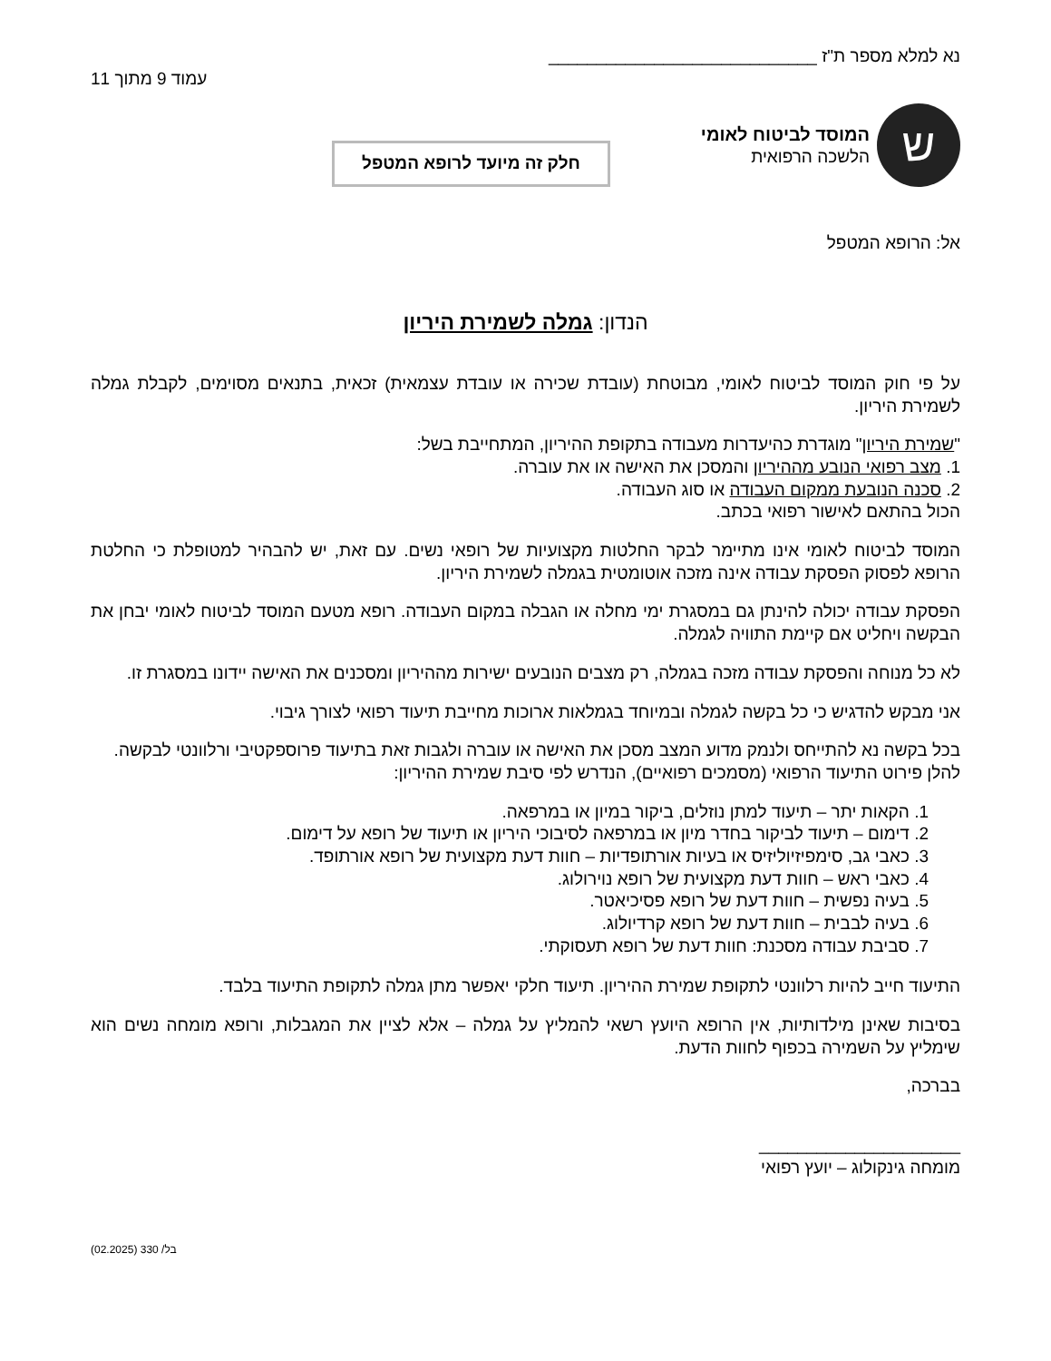נא למלא מספר ת"ז ____________________________
עמוד 9 מתוך 11
ש
המוסד לביטוח לאומי
הלשכה הרפואית
חלק זה מיועד לרופא המטפל
אל: הרופא המטפל
הנדון: גמלה לשמירת היריון
על פי חוק המוסד לביטוח לאומי, מבוטחת (עובדת שכירה או עובדת עצמאית) זכאית, בתנאים מסוימים, לקבלת גמלה לשמירת היריון.
"שמירת היריון" מוגדרת כהיעדרות מעבודה בתקופת ההיריון, המתחייבת בשל:
1. מצב רפואי הנובע מההיריון והמסכן את האישה או את עוברה.
2. סכנה הנובעת ממקום העבודה או סוג העבודה.
הכול בהתאם לאישור רפואי בכתב.
המוסד לביטוח לאומי אינו מתיימר לבקר החלטות מקצועיות של רופאי נשים. עם זאת, יש להבהיר למטופלת כי החלטת הרופא לפסוק הפסקת עבודה אינה מזכה אוטומטית בגמלה לשמירת היריון.
הפסקת עבודה יכולה להינתן גם במסגרת ימי מחלה או הגבלה במקום העבודה. רופא מטעם המוסד לביטוח לאומי יבחן את הבקשה ויחליט אם קיימת התוויה לגמלה.
לא כל מנוחה והפסקת עבודה מזכה בגמלה, רק מצבים הנובעים ישירות מההיריון ומסכנים את האישה יידונו במסגרת זו.
אני מבקש להדגיש כי כל בקשה לגמלה ובמיוחד בגמלאות ארוכות מחייבת תיעוד רפואי לצורך גיבוי.
בכל בקשה נא להתייחס ולנמק מדוע המצב מסכן את האישה או עוברה ולגבות זאת בתיעוד פרוספקטיבי ורלוונטי לבקשה.
להלן פירוט התיעוד הרפואי (מסמכים רפואיים), הנדרש לפי סיבת שמירת ההיריון:
1. הקאות יתר – תיעוד למתן נוזלים, ביקור במיון או במרפאה.
2. דימום – תיעוד לביקור בחדר מיון או במרפאה לסיבוכי היריון או תיעוד של רופא על דימום.
3. כאבי גב, סימפיזיוליזיס או בעיות אורתופדיות – חוות דעת מקצועית של רופא אורתופד.
4. כאבי ראש – חוות דעת מקצועית של רופא נוירולוג.
5. בעיה נפשית – חוות דעת של רופא פסיכיאטר.
6. בעיה לבבית – חוות דעת של רופא קרדיולוג.
7. סביבת עבודה מסכנת: חוות דעת של רופא תעסוקתי.
התיעוד חייב להיות רלוונטי לתקופת שמירת ההיריון. תיעוד חלקי יאפשר מתן גמלה לתקופת התיעוד בלבד.
בסיבות שאינן מילדותיות, אין הרופא היועץ רשאי להמליץ על גמלה – אלא לציין את המגבלות, ורופא מומחה נשים הוא שימליץ על השמירה בכפוף לחוות הדעת.
בברכה,
_____________________
מומחה גינקולוג – יועץ רפואי
בל/ 330 (02.2025)